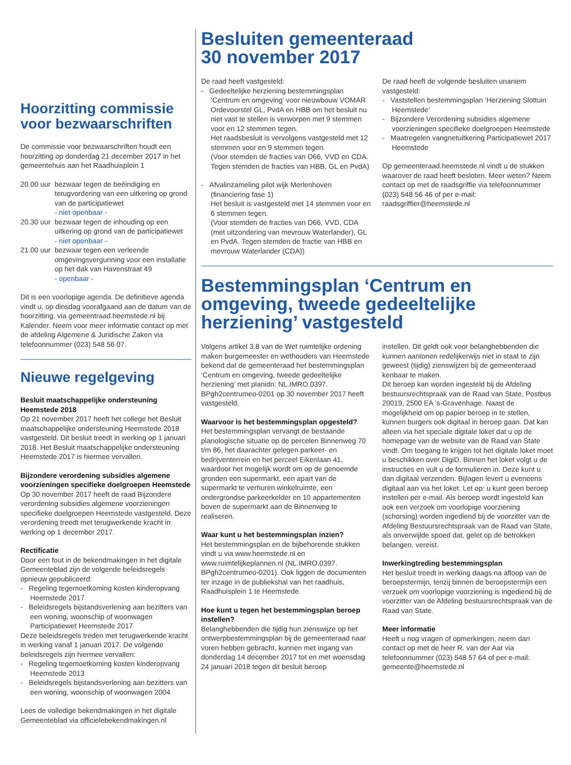Hoorzitting commissie voor bezwaarschriften
De commissie voor bezwaarschriften houdt een hoorzitting op donderdag 21 december 2017 in het gemeentehuis aan het Raadhuisplein 1
20.00 uur bezwaar tegen de beëindiging en terugvordering van een uitkering op grond van de participatiewet
- niet openbaar -
20.30 uur bezwaar tegen de inhouding op een uitkering op grond van de participatiewet
- niet openbaar -
21.00 uur bezwaar tegen een verleende omgevingsvergunning voor een installatie op het dak van Havenstraat 49
- openbaar -
Dit is een voorlopige agenda. De definitieve agenda vindt u, op dinsdag voorafgaand aan de datum van de hoorzitting, via gemeentraad.heemstede.nl bij Kalender. Neem voor meer informatie contact op met de afdeling Algemene & Juridische Zaken via telefoonnummer (023) 548 56 07.
Nieuwe regelgeving
Besluit maatschappelijke ondersteuning Heemstede 2018
Op 21 november 2017 heeft het college het Besluit maatschappelijke ondersteuning Heemstede 2018 vastgesteld. Dit besluit treedt in werking op 1 januari 2018. Het Besluit maatschappelijke ondersteuning Heemstede 2017 is hiermee vervallen.
Bijzondere verordening subsidies algemene voorzieningen specifieke doelgroepen Heemstede
Op 30 november 2017 heeft de raad Bijzondere verordening subsidies algemene voorzieningen specifieke doelgroepen Heemstede vastgesteld. Deze verordening treedt met terugwerkende kracht in werking op 1 december 2017.
Rectificatie
Door een fout in de bekendmakingen in het digitale Gemeenteblad zijn de volgende beleidsregels opnieuw gepubliceerd:
- Regeling tegemoetkoming kosten kinderopvang Heemstede 2017
- Beleidsregels bijstandsverlening aan bezitters van een woning, woonschip of woonwagen Participatiewet Heemstede 2017
Deze beleidsregels treden met terugwerkende kracht in werking vanaf 1 januari 2017. De volgende beleidsregels zijn hiermee vervallen:
- Regeling tegemoetkoming kosten kinderopvang Heemstede 2013
- Beleidsregels bijstandsverlening aan bezitters van een woning, woonschip of woonwagen 2004
Lees de volledige bekendmakingen in het digitale Gemeenteblad via officielebekendmakingen.nl
Besluiten gemeenteraad
30 november 2017
De raad heeft vastgesteld:
- Gedeeltelijke herziening bestemmingsplan ‘Centrum en omgeving’ voor nieuwbouw VOMAR Ordevoorstel GL, PvdA en HBB om het besluit nu niet vast te stellen is verworpen met 9 stemmen voor en 12 stemmen tegen.
Het raadsbesluit is vervolgens vastgesteld met 12 stemmen voor en 9 stemmen tegen.
(Voor stemden de fracties van D66, VVD en CDA. Tegen stemden de fracties van HBB, GL en PvdA)
- Afvalinzameling pilot wijk Merlenhoven (financiering fase 1)
Het besluit is vastgesteld met 14 stemmen voor en 6 stemmen tegen.
(Voor stemden de fracties van D66, VVD, CDA (met uitzondering van mevrouw Waterlander), GL en PvdA. Tegen stemden de fractie van HBB en mevrouw Waterlander (CDA))
De raad heeft de volgende besluiten unaniem vastgesteld:
- Vaststellen bestemmingsplan ‘Herziening Slottuin Heemstede’
- Bijzondere Verordening subsidies algemene voorzieningen specifieke doelgroepen Heemstede
- Maatregelen vangnetuitkering Participatiewet 2017 Heemstede
Op gemeenteraad.heemstede.nl vindt u de stukken waarover de raad heeft besloten. Meer weten? Neem contact op met de raadsgriffie via telefoonnummer (023) 548 56 46 of per e-mail: raadsgriffier@heemstede.nl
Bestemmingsplan ‘Centrum en omgeving, tweede gedeeltelijke herziening’ vastgesteld
Volgens artikel 3.8 van de Wet ruimtelijke ordening maken burgemeester en wethouders van Heemstede bekend dat de gemeenteraad het bestemmingsplan ‘Centrum en omgeving, tweede gedeeltelijke herziening’ met planidn: NL.IMRO.0397. BPgh2centrumeo-0201 op 30 november 2017 heeft vastgesteld.
Waarvoor is het bestemmingsplan opgesteld?
Het bestemmingsplan vervangt de bestaande planologische situatie op de percelen Binnenweg 70 t/m 86, het daarachter gelegen parkeer- en bedrijventerrein en het perceel Eikenlaan 41, waardoor het mogelijk wordt om op de genoemde gronden een supermarkt, een apart van de supermarkt te verhuren winkelruimte, een ondergrondse parkeerkelder en 10 appartementen boven de supermarkt aan de Binnenweg te realiseren.
Waar kunt u het bestemmingsplan inzien?
Het bestemmingsplan en de bijbehorende stukken vindt u via www.heemstede.nl en www.ruimtelijkeplannen.nl (NL.IMRO.0397. BPgh2centrumeo-0201). Ook liggen de documenten ter inzage in de publiekshal van het raadhuis, Raadhuisplein 1 te Heemstede.
Hoe kunt u tegen het bestemmingsplan beroep instellen?
Belanghebbenden die tijdig hun zienswijze op het ontwerpbestemmingsplan bij de gemeenteraad naar voren hebben gebracht, kunnen met ingang van donderdag 14 december 2017 tot en met woensdag 24 januari 2018 tegen dit besluit beroep
instellen. Dit geldt ook voor belanghebbenden die kunnen aantonen redelijkerwijs niet in staat te zijn geweest (tijdig) zienswijzen bij de gemeenteraad kenbaar te maken.
Dit beroep kan worden ingesteld bij de Afdeling bestuursrechtspraak van de Raad van State, Postbus 20019, 2500 EA ’s-Gravenhage. Naast de mogelijkheid om op papier beroep in te stellen, kunnen burgers ook digitaal in beroep gaan. Dat kan alleen via het speciale digitale loket dat u op de homepage van de website van de Raad van State vindt. Om toegang te krijgen tot het digitale loket moet u beschikken over DigiD. Binnen het loket volgt u de instructies en vult u de formulieren in. Deze kunt u dan digitaal verzenden. Bijlagen levert u eveneens digitaal aan via het loket. Let op: u kunt geen beroep instellen per e-mail. Als beroep wordt ingesteld kan ook een verzoek om voorlopige voorziening (schorsing) worden ingediend bij de voorzitter van de Afdeling Bestuursrechtspraak van de Raad van State, als onverwijlde spoed dat, gelet op de betrokken belangen, vereist.
Inwerkingtreding bestemmingsplan
Het besluit treedt in werking daags na afloop van de beroepstermijn, tenzij binnen de beroepstermijn een verzoek om voorlopige voorziening is ingediend bij de voorzitter van de Afdeling bestuursrechtspraak van de Raad van State.
Meer informatie
Heeft u nog vragen of opmerkingen, neem dan contact op met de heer R. van der Aar via telefoonnummer (023) 548 57 64 of per e-mail: gemeente@heemstede.nl